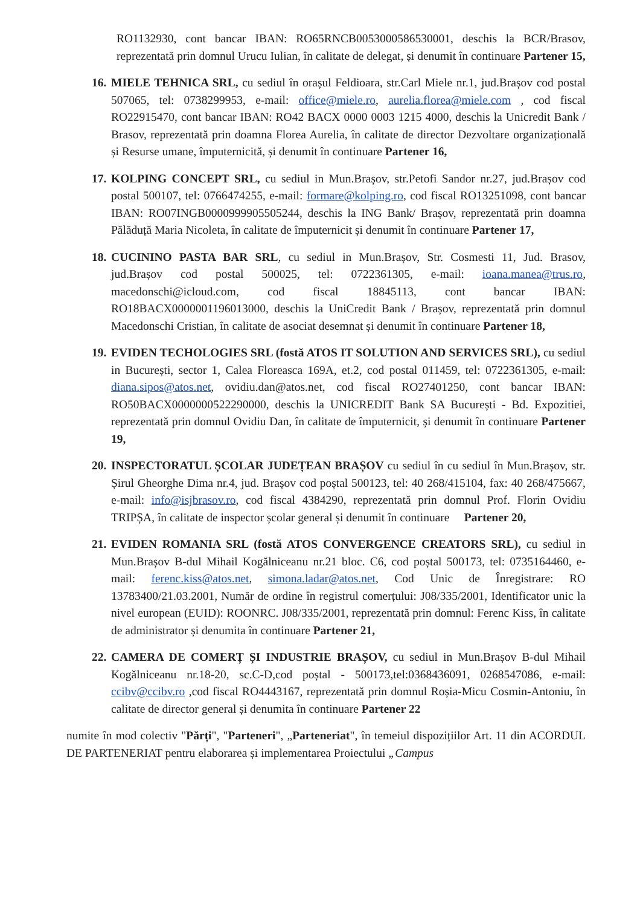RO1132930, cont bancar IBAN: RO65RNCB0053000586530001, deschis la BCR/Brasov, reprezentată prin domnul Urucu Iulian, în calitate de delegat, și denumit în continuare Partener 15,
16.
MIELE TEHNICA SRL, cu sediul în orașul Feldioara, str.Carl Miele nr.1, jud.Brașov cod postal 507065, tel: 0738299953, e-mail: office@miele.ro, aurelia.florea@miele.com , cod fiscal RO22915470, cont bancar IBAN: RO42 BACX 0000 0003 1215 4000, deschis la Unicredit Bank / Brasov, reprezentată prin doamna Florea Aurelia, în calitate de director Dezvoltare organizațională și Resurse umane, împuternicită, și denumit în continuare Partener 16,
17.
KOLPING CONCEPT SRL, cu sediul in Mun.Brașov, str.Petofi Sandor nr.27, jud.Brașov cod postal 500107, tel: 0766474255, e-mail: formare@kolping.ro, cod fiscal RO13251098, cont bancar IBAN: RO07INGB0000999905505244, deschis la ING Bank/ Brașov, reprezentată prin doamna Pălăduță Maria Nicoleta, în calitate de împuternicit și denumit în continuare Partener 17,
18.
CUCININO PASTA BAR SRL, cu sediul in Mun.Brașov, Str. Cosmesti 11, Jud. Brasov, jud.Brașov cod postal 500025, tel: 0722361305, e-mail: ioana.manea@trus.ro, macedonschi@icloud.com, cod fiscal 18845113, cont bancar IBAN: RO18BACX0000001196013000, deschis la UniCredit Bank / Brașov, reprezentată prin domnul Macedonschi Cristian, în calitate de asociat desemnat și denumit în continuare Partener 18,
19.
EVIDEN TECHOLOGIES SRL (fostă ATOS IT SOLUTION AND SERVICES SRL), cu sediul in București, sector 1, Calea Floreasca 169A, et.2, cod postal 011459, tel: 0722361305, e-mail: diana.sipos@atos.net, ovidiu.dan@atos.net, cod fiscal RO27401250, cont bancar IBAN: RO50BACX0000000522290000, deschis la UNICREDIT Bank SA București - Bd. Expozitiei, reprezentată prin domnul Ovidiu Dan, în calitate de împuternicit, și denumit în continuare Partener 19,
20.
INSPECTORATUL ȘCOLAR JUDEȚEAN BRAȘOV cu sediul în cu sediul în Mun.Brașov, str. Șirul Gheorghe Dima nr.4, jud. Brașov cod poștal 500123, tel: 40 268/415104, fax: 40 268/475667, e-mail: info@isjbrasov.ro, cod fiscal 4384290, reprezentată prin domnul Prof. Florin Ovidiu TRIPȘA, în calitate de inspector școlar general și denumit în continuare Partener 20,
21.
EVIDEN ROMANIA SRL (fostă ATOS CONVERGENCE CREATORS SRL), cu sediul in Mun.Brașov B-dul Mihail Kogălniceanu nr.21 bloc. C6, cod poștal 500173, tel: 0735164460, e-mail: ferenc.kiss@atos.net, simona.ladar@atos.net, Cod Unic de Înregistrare: RO 13783400/21.03.2001, Număr de ordine în registrul comerțului: J08/335/2001, Identificator unic la nivel european (EUID): ROONRC. J08/335/2001, reprezentată prin domnul: Ferenc Kiss, în calitate de administrator și denumita în continuare Partener 21,
22.
CAMERA DE COMERȚ ȘI INDUSTRIE BRAȘOV, cu sediul in Mun.Brașov B-dul Mihail Kogălniceanu nr.18-20, sc.C-D,cod poștal - 500173,tel:0368436091, 0268547086, e-mail: ccibv@ccibv.ro ,cod fiscal RO4443167, reprezentată prin domnul Roșia-Micu Cosmin-Antoniu, în calitate de director general și denumita în continuare Partener 22
numite în mod colectiv "Părți", "Parteneri", „Parteneriat", în temeiul dispozițiilor Art. 11 din ACORDUL DE PARTENERIAT pentru elaborarea și implementarea Proiectului „Campus